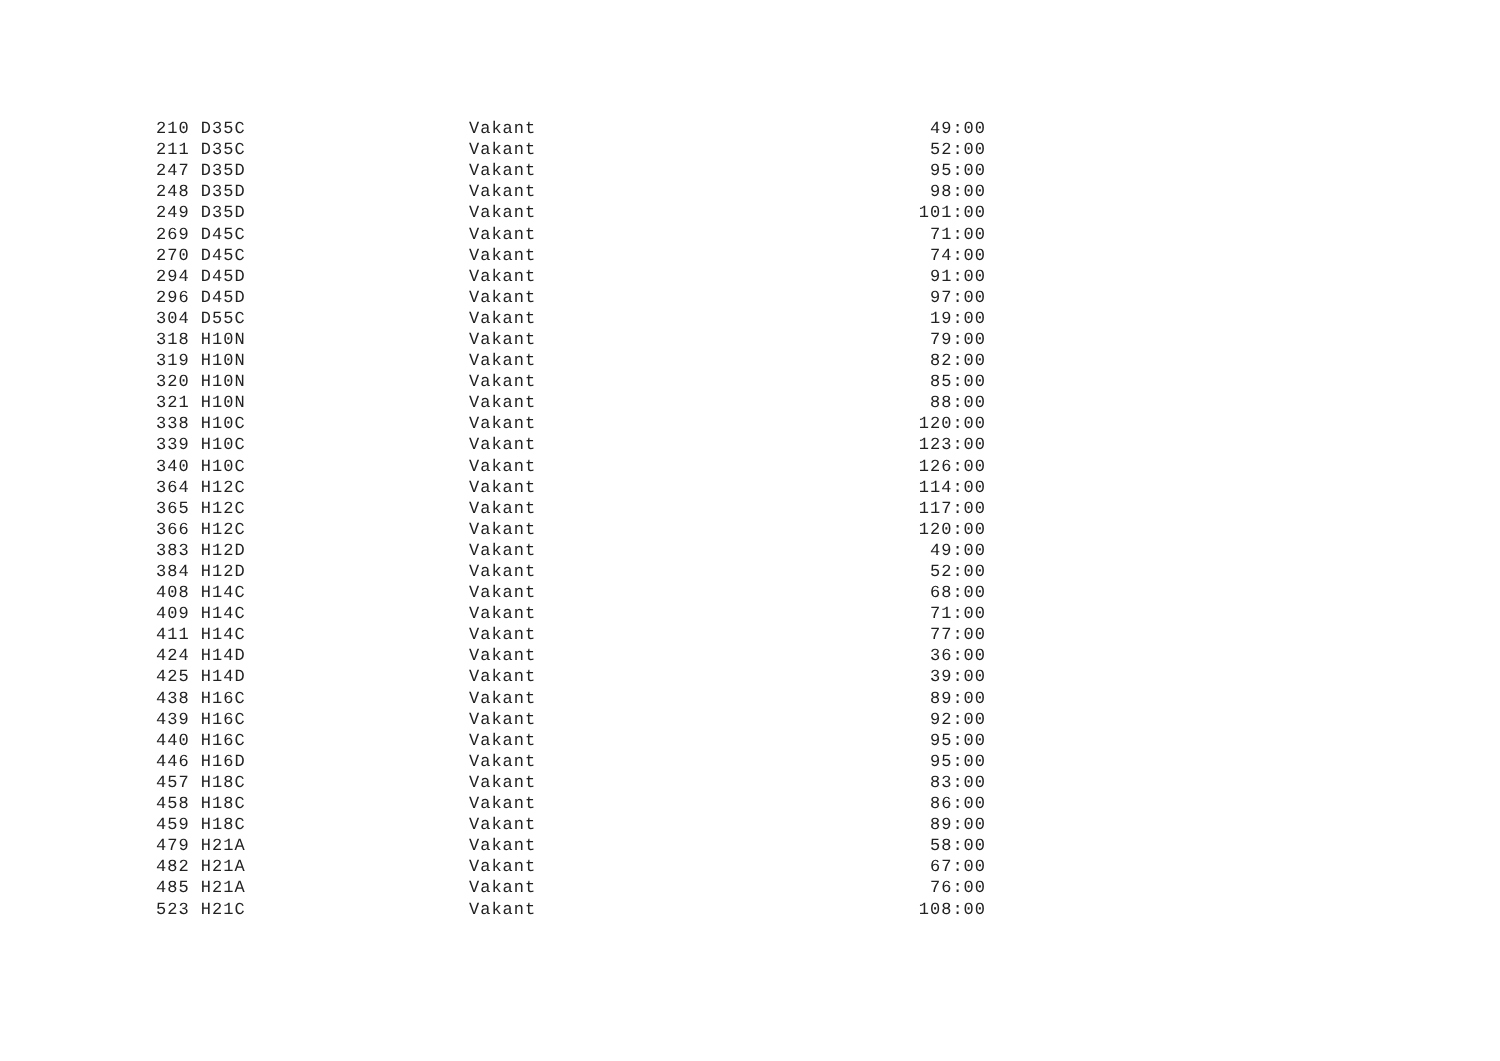| 210 D35C | Vakant | 49:00 |
| 211 D35C | Vakant | 52:00 |
| 247 D35D | Vakant | 95:00 |
| 248 D35D | Vakant | 98:00 |
| 249 D35D | Vakant | 101:00 |
| 269 D45C | Vakant | 71:00 |
| 270 D45C | Vakant | 74:00 |
| 294 D45D | Vakant | 91:00 |
| 296 D45D | Vakant | 97:00 |
| 304 D55C | Vakant | 19:00 |
| 318 H10N | Vakant | 79:00 |
| 319 H10N | Vakant | 82:00 |
| 320 H10N | Vakant | 85:00 |
| 321 H10N | Vakant | 88:00 |
| 338 H10C | Vakant | 120:00 |
| 339 H10C | Vakant | 123:00 |
| 340 H10C | Vakant | 126:00 |
| 364 H12C | Vakant | 114:00 |
| 365 H12C | Vakant | 117:00 |
| 366 H12C | Vakant | 120:00 |
| 383 H12D | Vakant | 49:00 |
| 384 H12D | Vakant | 52:00 |
| 408 H14C | Vakant | 68:00 |
| 409 H14C | Vakant | 71:00 |
| 411 H14C | Vakant | 77:00 |
| 424 H14D | Vakant | 36:00 |
| 425 H14D | Vakant | 39:00 |
| 438 H16C | Vakant | 89:00 |
| 439 H16C | Vakant | 92:00 |
| 440 H16C | Vakant | 95:00 |
| 446 H16D | Vakant | 95:00 |
| 457 H18C | Vakant | 83:00 |
| 458 H18C | Vakant | 86:00 |
| 459 H18C | Vakant | 89:00 |
| 479 H21A | Vakant | 58:00 |
| 482 H21A | Vakant | 67:00 |
| 485 H21A | Vakant | 76:00 |
| 523 H21C | Vakant | 108:00 |